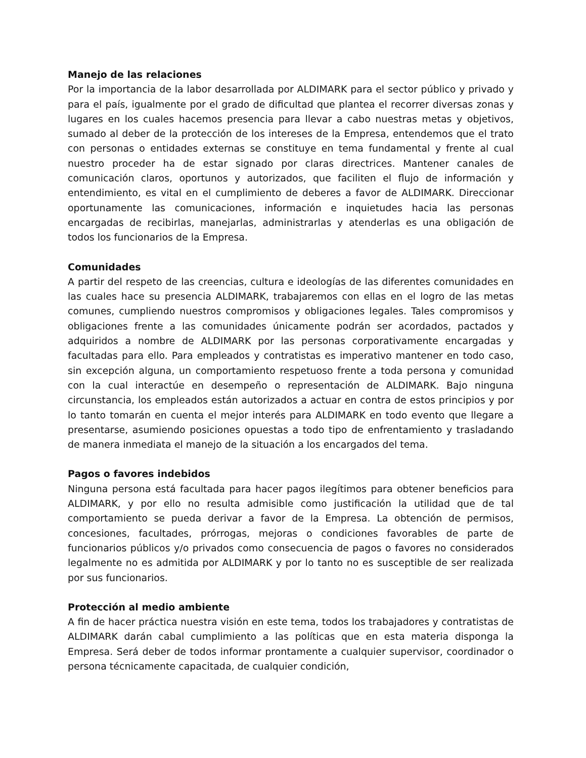Manejo de las relaciones
Por la importancia de la labor desarrollada por ALDIMARK para el sector público y privado y para el país, igualmente por el grado de dificultad que plantea el recorrer diversas zonas y lugares en los cuales hacemos presencia para llevar a cabo nuestras metas y objetivos, sumado al deber de la protección de los intereses de la Empresa, entendemos que el trato con personas o entidades externas se constituye en tema fundamental y frente al cual nuestro proceder ha de estar signado por claras directrices. Mantener canales de comunicación claros, oportunos y autorizados, que faciliten el flujo de información y entendimiento, es vital en el cumplimiento de deberes a favor de ALDIMARK. Direccionar oportunamente las comunicaciones, información e inquietudes hacia las personas encargadas de recibirlas, manejarlas, administrarlas y atenderlas es una obligación de todos los funcionarios de la Empresa.
Comunidades
A partir del respeto de las creencias, cultura e ideologías de las diferentes comunidades en las cuales hace su presencia ALDIMARK, trabajaremos con ellas en el logro de las metas comunes, cumpliendo nuestros compromisos y obligaciones legales. Tales compromisos y obligaciones frente a las comunidades únicamente podrán ser acordados, pactados y adquiridos a nombre de ALDIMARK por las personas corporativamente encargadas y facultadas para ello. Para empleados y contratistas es imperativo mantener en todo caso, sin excepción alguna, un comportamiento respetuoso frente a toda persona y comunidad con la cual interactúe en desempeño o representación de ALDIMARK. Bajo ninguna circunstancia, los empleados están autorizados a actuar en contra de estos principios y por lo tanto tomarán en cuenta el mejor interés para ALDIMARK en todo evento que llegare a presentarse, asumiendo posiciones opuestas a todo tipo de enfrentamiento y trasladando de manera inmediata el manejo de la situación a los encargados del tema.
Pagos o favores indebidos
Ninguna persona está facultada para hacer pagos ilegítimos para obtener beneficios para ALDIMARK, y por ello no resulta admisible como justificación la utilidad que de tal comportamiento se pueda derivar a favor de la Empresa. La obtención de permisos, concesiones, facultades, prórrogas, mejoras o condiciones favorables de parte de funcionarios públicos y/o privados como consecuencia de pagos o favores no considerados legalmente no es admitida por ALDIMARK y por lo tanto no es susceptible de ser realizada por sus funcionarios.
Protección al medio ambiente
A fin de hacer práctica nuestra visión en este tema, todos los trabajadores y contratistas de ALDIMARK darán cabal cumplimiento a las políticas que en esta materia disponga la Empresa. Será deber de todos informar prontamente a cualquier supervisor, coordinador o persona técnicamente capacitada, de cualquier condición,